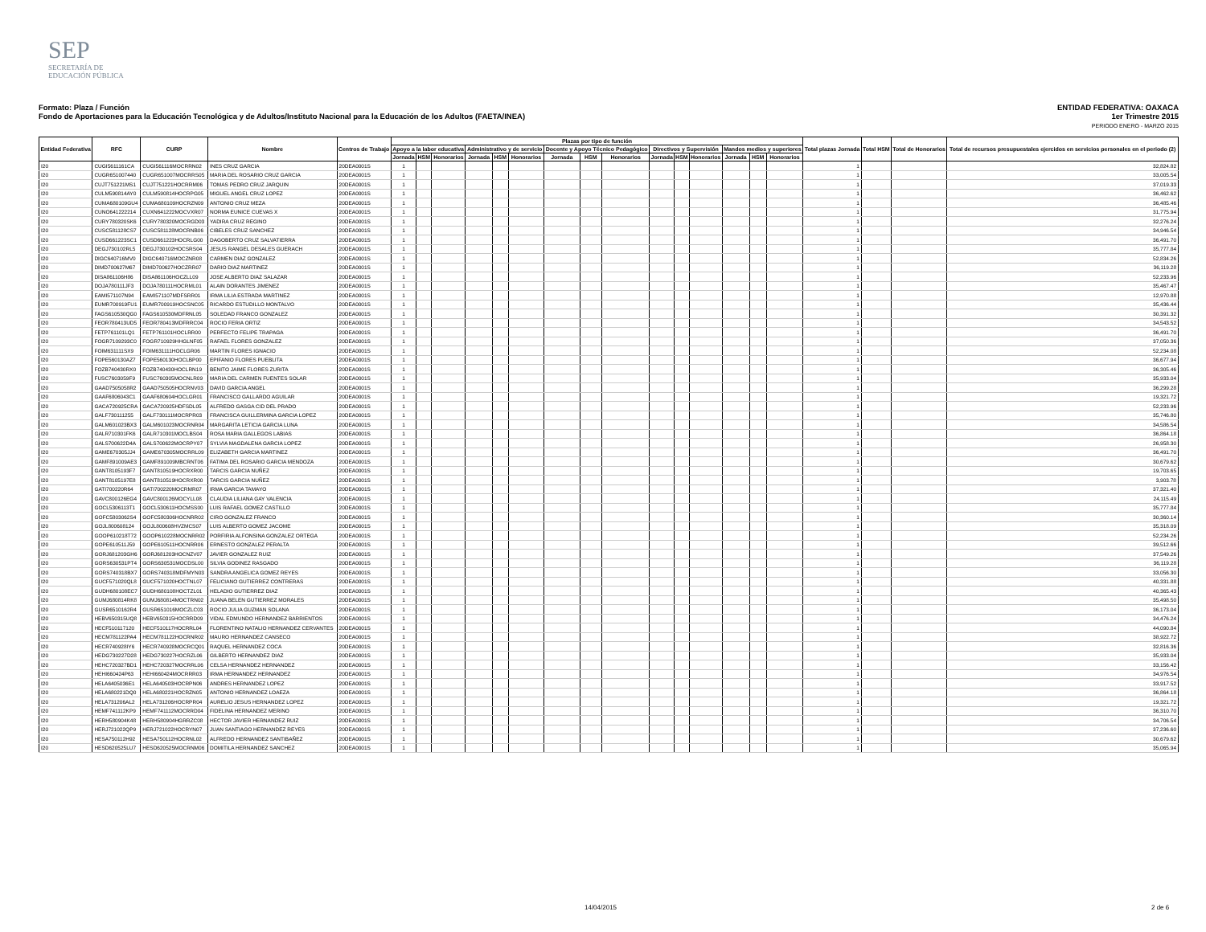SEP
SECRETARÍA DE
EDUCACIÓN PÚBLICA
ENTIDAD FEDERATIVA: OAXACA
1er Trimestre 2015
PERIODO ENERO - MARZO 2015
Formato: Plaza / Función
Fondo de Aportaciones para la Educación Tecnológica y de Adultos/Instituto Nacional para la Educación de los Adultos (FAETA/INEA)
| Entidad Federativa | RFC | CURP | Nombre | Centros de Trabajo | Plazas por tipo de función | | | | | | | | | | | | | | | Total plazas Jornada | Total HSM | Total de Honorarios | Total de recursos presupuestales ejercidos en servicios personales en el periodo (2) |
| --- | --- | --- | --- | --- | --- | --- | --- | --- | --- | --- | --- | --- | --- | --- | --- | --- | --- | --- | --- | --- | --- | --- | --- |
| | | | | | Apoyo a la labor educativa | | | Administrativo y de servicio | | | Docente y Apoyo Técnico Pedagógico | | | Directivos y Supervisión | | | Mandos medios y superiores | | | | | | |
| | | | | | Jornada | HSM | Honorarios | Jornada | HSM | Honorarios | Jornada | HSM | Honorarios | Jornada | HSM | Honorarios | Jornada | HSM | Honorarios | | | | |
| I20 | CUGI5611161CA | CUGI561116MOCRRN02 | INES CRUZ GARCIA | 20DEA0001S | 1 | | | | | | | | | | | | | | | 1 | | | 32,824.82 |
| I20 | CUGR651007440 | CUGR651007MOCRRS05 | MARIA DEL ROSARIO CRUZ GARCIA | 20DEA0001S | 1 | | | | | | | | | | | | | | | 1 | | | 33,005.54 |
| I20 | CUJT751221MS1 | CUJT751221HOCRRM06 | TOMAS PEDRO CRUZ JARQUIN | 20DEA0001S | 1 | | | | | | | | | | | | | | | 1 | | | 37,019.33 |
| I20 | CULM590814AY0 | CULM590814HOCRPG05 | MIGUEL ANGEL CRUZ LOPEZ | 20DEA0001S | 1 | | | | | | | | | | | | | | | 1 | | | 36,462.62 |
| I20 | CUMA680109GU4 | CUMA680109HOCRZN09 | ANTONIO CRUZ MEZA | 20DEA0001S | 1 | | | | | | | | | | | | | | | 1 | | | 36,485.46 |
| I20 | CUNO641222214 | CUXN641222MOCVXR07 | NORMA EUNICE CUEVAS X | 20DEA0001S | 1 | | | | | | | | | | | | | | | 1 | | | 31,775.94 |
| I20 | CURY780320SK6 | CURY780320MOCRGD03 | YADIRA CRUZ REGINO | 20DEA0001S | 1 | | | | | | | | | | | | | | | 1 | | | 32,276.24 |
| I20 | CUSC581128CS7 | CUSC581128MOCRNB06 | CIBELES CRUZ SANCHEZ | 20DEA0001S | 1 | | | | | | | | | | | | | | | 1 | | | 34,946.54 |
| I20 | CUSD661223SC1 | CUSD661223HOCRLG00 | DAGOBERTO CRUZ SALVATIERRA | 20DEA0001S | 1 | | | | | | | | | | | | | | | 1 | | | 36,491.70 |
| I20 | DEGJ730102RL5 | DEGJ730102HOCSRS04 | JESUS RANGEL DESALES GUERACH | 20DEA0001S | 1 | | | | | | | | | | | | | | | 1 | | | 35,777.84 |
| I20 | DIGC640716MV0 | DIGC640716MOCZNR08 | CARMEN DIAZ GONZALEZ | 20DEA0001S | 1 | | | | | | | | | | | | | | | 1 | | | 52,834.26 |
| I20 | DIMD700627M67 | DIMD700627HOCZRR07 | DARIO DIAZ MARTINEZ | 20DEA0001S | 1 | | | | | | | | | | | | | | | 1 | | | 36,119.28 |
| I20 | DISA861106H86 | DISA861106HOCZLL09 | JOSE ALBERTO DIAZ SALAZAR | 20DEA0001S | 1 | | | | | | | | | | | | | | | 1 | | | 52,233.96 |
| I20 | DOJA780111JF3 | DOJA780111HOCRML01 | ALAIN DORANTES JIMENEZ | 20DEA0001S | 1 | | | | | | | | | | | | | | | 1 | | | 35,467.47 |
| I20 | EAMI571107N94 | EAMI571107MDFSRR01 | IRMA LILIA ESTRADA MARTINEZ | 20DEA0001S | 1 | | | | | | | | | | | | | | | 1 | | | 12,970.88 |
| I20 | EUMR700919FU1 | EUMR700919HOCSNC05 | RICARDO ESTUDILLO MONTALVO | 20DEA0001S | 1 | | | | | | | | | | | | | | | 1 | | | 35,436.44 |
| I20 | FAGS610530QG0 | FAGS610530MDFRNL05 | SOLEDAD FRANCO GONZALEZ | 20DEA0001S | 1 | | | | | | | | | | | | | | | 1 | | | 30,391.32 |
| I20 | FEOR780413UD5 | FEOR780413MDFRRC04 | ROCIO FERIA ORTIZ | 20DEA0001S | 1 | | | | | | | | | | | | | | | 1 | | | 34,543.52 |
| I20 | FETP761101LQ1 | FETP761101HOCLRR00 | PERFECTO FELIPE TRAPAGA | 20DEA0001S | 1 | | | | | | | | | | | | | | | 1 | | | 36,491.70 |
| I20 | FOGR7109293C0 | FOGR710929HHGLNF05 | RAFAEL FLORES GONZALEZ | 20DEA0001S | 1 | | | | | | | | | | | | | | | 1 | | | 37,050.36 |
| I20 | FOIM631111SX9 | FOIM631111HOCLGR06 | MARTIN FLORES IGNACIO | 20DEA0001S | 1 | | | | | | | | | | | | | | | 1 | | | 52,234.08 |
| I20 | FOPE560130AZ7 | FOPE560130HOCLBP00 | EPIFANIO FLORES PUEBLITA | 20DEA0001S | 1 | | | | | | | | | | | | | | | 1 | | | 36,677.94 |
| I20 | FOZB740430RX0 | FOZB740430HOCLRN19 | BENITO JAIME FLORES ZURITA | 20DEA0001S | 1 | | | | | | | | | | | | | | | 1 | | | 36,305.46 |
| I20 | FUSC7603059F9 | FUSC760305MOCNLR09 | MARIA DEL CARMEN FUENTES SOLAR | 20DEA0001S | 1 | | | | | | | | | | | | | | | 1 | | | 35,933.04 |
| I20 | GAAD7505058R2 | GAAD750505HOCRNV03 | DAVID GARCIA ANGEL | 20DEA0001S | 1 | | | | | | | | | | | | | | | 1 | | | 36,299.28 |
| I20 | GAAF6806043C1 | GAAF680604HOCLGR01 | FRANCISCO GALLARDO AGUILAR | 20DEA0001S | 1 | | | | | | | | | | | | | | | 1 | | | 19,321.72 |
| I20 | GACA720925CRA | GACA720925HDFSDL05 | ALFREDO GASGA CID DEL PRADO | 20DEA0001S | 1 | | | | | | | | | | | | | | | 1 | | | 52,233.96 |
| I20 | GALF730111255 | GALF730111MOCRPR03 | FRANCISCA GUILLERMINA GARCIA LOPEZ | 20DEA0001S | 1 | | | | | | | | | | | | | | | 1 | | | 35,746.80 |
| I20 | GALM601023BX3 | GALM601023MOCRNR04 | MARGARITA LETICIA GARCIA LUNA | 20DEA0001S | 1 | | | | | | | | | | | | | | | 1 | | | 34,586.54 |
| I20 | GALR710301FK6 | GALR710301MOCLBS04 | ROSA MARIA GALLEGOS LABIAS | 20DEA0001S | 1 | | | | | | | | | | | | | | | 1 | | | 36,864.18 |
| I20 | GALS700622D4A | GALS700622MOCRPY07 | SYLVIA MAGDALENA GARCIA LOPEZ | 20DEA0001S | 1 | | | | | | | | | | | | | | | 1 | | | 26,958.30 |
| I20 | GAME670305JJ4 | GAME670305MOCRRL09 | ELIZABETH GARCIA MARTINEZ | 20DEA0001S | 1 | | | | | | | | | | | | | | | 1 | | | 36,491.70 |
| I20 | GAMF891009AE3 | GAMF891009MBCRNT06 | FATIMA DEL ROSARIO GARCIA MENDOZA | 20DEA0001S | 1 | | | | | | | | | | | | | | | 1 | | | 30,679.62 |
| I20 | GANT8105193F7 | GANT810519HOCRXR00 | TARCIS GARCIA NUÑEZ | 20DEA0001S | 1 | | | | | | | | | | | | | | | 1 | | | 19,703.65 |
| I20 | GANT8105197E8 | GANT810519HOCRXR00 | TARCIS GARCIA NUÑEZ | 20DEA0001S | 1 | | | | | | | | | | | | | | | 1 | | | 3,903.78 |
| I20 | GATI700220R64 | GATI700220MOCRMR07 | IRMA GARCIA TAMAYO | 20DEA0001S | 1 | | | | | | | | | | | | | | | 1 | | | 37,321.40 |
| I20 | GAVC800126EG4 | GAVC800126MOCYLL08 | CLAUDIA LILIANA GAY VALENCIA | 20DEA0001S | 1 | | | | | | | | | | | | | | | 1 | | | 24,115.49 |
| I20 | GOCL5306113T1 | GOCL530611HOCMSS00 | LUIS RAFAEL GOMEZ CASTILLO | 20DEA0001S | 1 | | | | | | | | | | | | | | | 1 | | | 35,777.84 |
| I20 | GOFC5803062S4 | GOFC580306HOCNRR02 | CIRO GONZALEZ FRANCO | 20DEA0001S | 1 | | | | | | | | | | | | | | | 1 | | | 30,360.14 |
| I20 | GOJL800608124 | GOJL800608HVZMCS07 | LUIS ALBERTO GOMEZ JACOME | 20DEA0001S | 1 | | | | | | | | | | | | | | | 1 | | | 35,318.09 |
| I20 | GOOP610218T72 | GOOP610228MOCNRR02 | PORFIRIA ALFONSINA GONZALEZ ORTEGA | 20DEA0001S | 1 | | | | | | | | | | | | | | | 1 | | | 52,234.26 |
| I20 | GOPE610511J59 | GOPE610511HOCNRR06 | ERNESTO GONZALEZ PERALTA | 20DEA0001S | 1 | | | | | | | | | | | | | | | 1 | | | 39,512.66 |
| I20 | GORJ681203GH6 | GORJ681203HOCNZV07 | JAVIER GONZALEZ RUIZ | 20DEA0001S | 1 | | | | | | | | | | | | | | | 1 | | | 37,549.26 |
| I20 | GORS630531PT4 | GORS630531MOCDSL00 | SILVIA GODINEZ RASGADO | 20DEA0001S | 1 | | | | | | | | | | | | | | | 1 | | | 36,119.28 |
| I20 | GORS740318BX7 | GORS740318MDFMYN03 | SANDRA ANGELICA GOMEZ REYES | 20DEA0001S | 1 | | | | | | | | | | | | | | | 1 | | | 33,056.30 |
| I20 | GUCF571020QL8 | GUCF571020HOCTNL07 | FELICIANO GUTIERREZ CONTRERAS | 20DEA0001S | 1 | | | | | | | | | | | | | | | 1 | | | 40,331.88 |
| I20 | GUDH680108EC7 | GUDH680108HOCTZL01 | HELADIO GUTIERREZ DIAZ | 20DEA0001S | 1 | | | | | | | | | | | | | | | 1 | | | 40,365.43 |
| I20 | GUMJ680814RK8 | GUMJ680814MOCTRN02 | JUANA BELEN GUTIERREZ MORALES | 20DEA0001S | 1 | | | | | | | | | | | | | | | 1 | | | 35,498.50 |
| I20 | GUSR6510162R4 | GUSR651016MOCZLC03 | ROCIO JULIA GUZMAN SOLANA | 20DEA0001S | 1 | | | | | | | | | | | | | | | 1 | | | 36,173.04 |
| I20 | HEBV650315UQ8 | HEBV650315HOCRRD09 | VIDAL EDMUNDO HERNANDEZ BARRIENTOS | 20DEA0001S | 1 | | | | | | | | | | | | | | | 1 | | | 34,476.24 |
| I20 | HECF510117120 | HECF510117HOCRRL04 | FLORENTINO NATALIO HERNANDEZ CERVANTES | 20DEA0001S | 1 | | | | | | | | | | | | | | | 1 | | | 44,090.84 |
| I20 | HECM781122PA4 | HECM781122HOCRNR02 | MAURO HERNANDEZ CANSECO | 20DEA0001S | 1 | | | | | | | | | | | | | | | 1 | | | 38,922.72 |
| I20 | HECR740928IY6 | HECR740928MOCRCQ01 | RAQUEL HERNANDEZ COCA | 20DEA0001S | 1 | | | | | | | | | | | | | | | 1 | | | 32,816.36 |
| I20 | HEDG730227D28 | HEDG730227HOCRZL06 | GILBERTO HERNANDEZ DIAZ | 20DEA0001S | 1 | | | | | | | | | | | | | | | 1 | | | 35,933.04 |
| I20 | HEHC720327BD1 | HEHC720327MOCRRL06 | CELSA HERNANDEZ HERNANDEZ | 20DEA0001S | 1 | | | | | | | | | | | | | | | 1 | | | 33,156.42 |
| I20 | HEHI660424P63 | HEHI660424MOCRRR03 | IRMA HERNANDEZ HERNANDEZ | 20DEA0001S | 1 | | | | | | | | | | | | | | | 1 | | | 34,976.54 |
| I20 | HELA6405036E1 | HELA640503HOCRPN06 | ANDRES HERNANDEZ LOPEZ | 20DEA0001S | 1 | | | | | | | | | | | | | | | 1 | | | 33,917.52 |
| I20 | HELA680221DQ0 | HELA680221HOCRZN05 | ANTONIO HERNANDEZ LOAEZA | 20DEA0001S | 1 | | | | | | | | | | | | | | | 1 | | | 36,864.18 |
| I20 | HELA731206AL2 | HELA731206HOCRPR04 | AURELIO JESUS HERNANDEZ LOPEZ | 20DEA0001S | 1 | | | | | | | | | | | | | | | 1 | | | 19,321.72 |
| I20 | HEMF741112KP9 | HEMF741112MOCRRD04 | FIDELINA HERNANDEZ MERINO | 20DEA0001S | 1 | | | | | | | | | | | | | | | 1 | | | 36,310.70 |
| I20 | HERH580904K48 | HERH580904HGRRZC08 | HECTOR JAVIER HERNANDEZ RUIZ | 20DEA0001S | 1 | | | | | | | | | | | | | | | 1 | | | 34,706.54 |
| I20 | HERJ721022QP9 | HERJ721022HOCRYN07 | JUAN SANTIAGO HERNANDEZ REYES | 20DEA0001S | 1 | | | | | | | | | | | | | | | 1 | | | 37,236.60 |
| I20 | HESA750112H92 | HESA750112HOCRNL02 | ALFREDO HERNANDEZ SANTIBAÑEZ | 20DEA0001S | 1 | | | | | | | | | | | | | | | 1 | | | 30,679.62 |
| I20 | HESD620525LU7 | HESD620525MOCRNM06 | DOMITILA HERNANDEZ SANCHEZ | 20DEA0001S | 1 | | | | | | | | | | | | | | | 1 | | | 35,065.94 |
14/04/2015 2 de 6